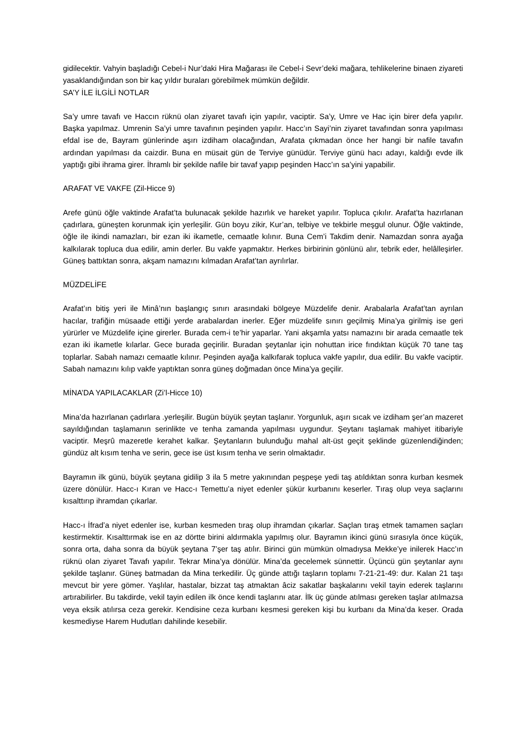gidilecektir. Vahyin başladığı Cebel-i Nur’daki Hira Mağarası ile Cebel-i Sevr’deki mağara, tehlikelerine binaen ziyareti yasaklandığından son bir kaç yıldır buraları görebilmek mümkün değildir.
SA’Y İLE İLGİLİ NOTLAR
Sa’y umre tavafı ve Haccın rüknü olan ziyaret tavafı için yapılır, vaciptir. Sa’y, Umre ve Hac için birer defa yapılır. Başka yapılmaz. Umrenin Sa’yi umre tavafının peşinden yapılır. Hacc’ın Sayi’nin ziyaret tavafından sonra yapılması efdal ise de, Bayram günlerinde aşırı izdiham olacağından, Arafata çıkmadan önce her hangi bir nafile tavafın ardından yapılması da caizdir. Buna en müsait gün de Terviye günüdür. Terviye günü hacı adayı, kaldığı evde ilk yaptığı gibi ihrama girer. İhramlı bir şekilde nafile bir tavaf yapıp peşinden Hacc’ın sa’yini yapabilir.
ARAFAT VE VAKFE (Zil-Hicce 9)
Arefe günü öğle vaktinde Arafat’ta bulunacak şekilde hazırlık ve hareket yapılır. Topluca çıkılır. Arafat’ta hazırlanan çadırlara, güneşten korunmak için yerleşilir. Gün boyu zikir, Kur’an, telbiye ve tekbirle meşgul olunur. Öğle vaktinde, öğle ile ikindi namazları, bir ezan iki ikametle, cemaatle kılınır. Buna Cem’i Takdim denir. Namazdan sonra ayağa kalkılarak topluca dua edilir, amin derler. Bu vakfe yapmaktır. Herkes birbirinin gönlünü alır, tebrik eder, helâlleşirler. Güneş battıktan sonra, akşam namazını kılmadan Arafat’tan ayrılırlar.
MÜZDELİFE
Arafat’ın bitiş yeri ile Minâ’nın başlangıç sınırı arasındaki bölgeye Müzdelife denir. Arabalarla Arafat’tan ayrılan hacılar, trafiğin müsaade ettiği yerde arabalardan inerler. Eğer müzdelife sınırı geçilmiş Mina’ya girilmiş ise geri yürürler ve Müzdelife içine girerler. Burada cem-i te’hir yaparlar. Yani akşamla yatsı namazını bir arada cemaatle tek ezan iki ikametle kılarlar. Gece burada geçirilir. Buradan şeytanlar için nohuttan irice fındıktan küçük 70 tane taş toplarlar. Sabah namazı cemaatle kılınır. Peşinden ayağa kalkıfarak topluca vakfe yapılır, dua edilir. Bu vakfe vaciptir. Sabah namazını kılıp vakfe yaptıktan sonra güneş doğmadan önce Mina’ya geçilir.
MİNA’DA YAPILACAKLAR (Zi’l-Hicce 10)
Mina’da hazırlanan çadırlara .yerleşilir. Bugün büyük şeytan taşlanır. Yorgunluk, aşırı sıcak ve izdiham şer’an mazeret sayıldığından taşlamanın serinlikte ve tenha zamanda yapılması uygundur. Şeytanı taşlamak mahiyet itibariyle vaciptir. Meşrû mazeretle kerahet kalkar. Şeytanların bulunduğu mahal alt-üst geçit şeklinde güzenlendiğinden; gündüz alt kısım tenha ve serin, gece ise üst kısım tenha ve serin olmaktadır.
Bayramın ilk günü, büyük şeytana gidilip 3 ila 5 metre yakınından peşpeşe yedi taş atıldıktan sonra kurban kesmek üzere dönülür. Hacc-ı Kıran ve Hacc-ı Temettu’a niyet edenler şükür kurbanını keserler. Tıraş olup veya saçlarını kısalttırıp ihramdan çıkarlar.
Hacc-ı İfrad’a niyet edenler ise, kurban kesmeden tıraş olup ihramdan çıkarlar. Saçlan tıraş etmek tamamen saçları kestirmektir. Kısalttırmak ise en az dörtte birini aldırmakla yapılmış olur. Bayramın ikinci günü sırasıyla önce küçük, sonra orta, daha sonra da büyük şeytana 7’şer taş atılır. Birinci gün mümkün olmadıysa Mekke’ye inilerek Hacc’ın rüknü olan ziyaret Tavafı yapılır. Tekrar Mina’ya dönülür. Mina’da gecelemek sünnettir. Üçüncü gün şeytanlar aynı şekilde taşlanır. Güneş batmadan da Mina terkedilir. Üç günde attığı taşların toplamı 7-21-21-49: dur. Kalan 21 taşı mevcut bir yere gömer. Yaşlılar, hastalar, bizzat taş atmaktan âciz sakatlar başkalarını vekil tayin ederek taşlarını artırabilirler. Bu takdirde, vekil tayin edilen ilk önce kendi taşlarını atar. İlk üç günde atılması gereken taşlar atılmazsa veya eksik atılırsa ceza gerekir. Kendisine ceza kurbanı kesmesi gereken kişi bu kurbanı da Mina’da keser. Orada kesmediyse Harem Hudutları dahilinde kesebilir.